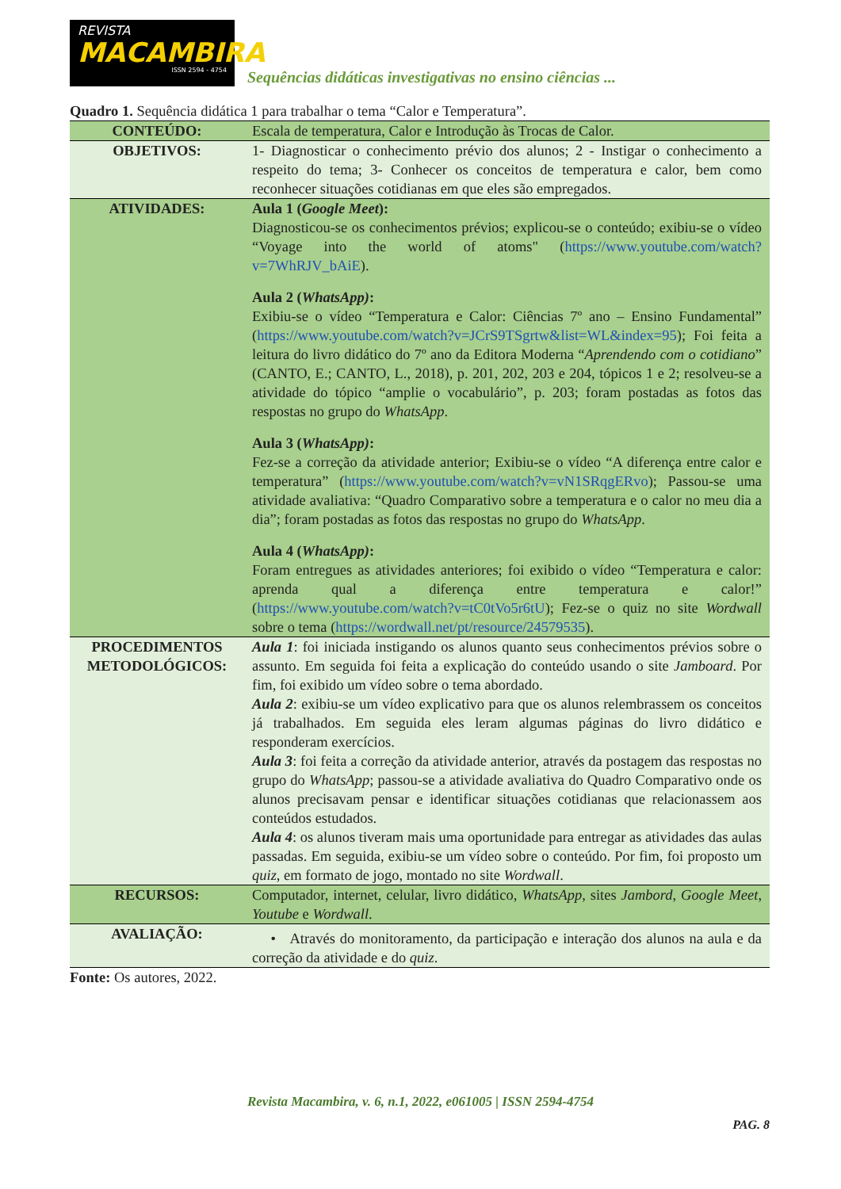REVISTA
MACAMBIRA
ISSN 2594 - 4754
Sequências didáticas investigativas no ensino ciências ...
Quadro 1. Sequência didática 1 para trabalhar o tema “Calor e Temperatura”.
| CONTEÚDO: | Escala de temperatura, Calor e Introdução às Trocas de Calor. |
| OBJETIVOS: | 1- Diagnosticar o conhecimento prévio dos alunos; 2 - Instigar o conhecimento a respeito do tema; 3- Conhecer os conceitos de temperatura e calor, bem como reconhecer situações cotidianas em que eles são empregados. |
| ATIVIDADES: | Aula 1 ( Google Meet ): Diagnosticou-se os conhecimentos prévios; explicou-se o conteúdo; exibiu-se o vídeo “Voyage into the world of atoms" ( https://www.youtube.com/watch?v=7WhRJV_bAiE ). Aula 2 ( WhatsApp) : Exibiu-se o vídeo “Temperatura e Calor: Ciências 7º ano – Ensino Fundamental” ( https://www.youtube.com/watch?v=JCrS9TSgrtw&list=WL&index=95 ); Foi feita a leitura do livro didático do 7º ano da Editora Moderna “ Aprendendo com o cotidiano ” (CANTO, E.; CANTO, L., 2018), p. 201, 202, 203 e 204, tópicos 1 e 2; resolveu-se a atividade do tópico “amplie o vocabulário”, p. 203; foram postadas as fotos das respostas no grupo do WhatsApp . Aula 3 ( WhatsApp) : Fez-se a correção da atividade anterior; Exibiu-se o vídeo “A diferença entre calor e temperatura” ( https://www.youtube.com/watch?v=vN1SRqgERvo ); Passou-se uma atividade avaliativa: “Quadro Comparativo sobre a temperatura e o calor no meu dia a dia”; foram postadas as fotos das respostas no grupo do WhatsApp . Aula 4 ( WhatsApp) : Foram entregues as atividades anteriores; foi exibido o vídeo “Temperatura e calor: aprenda qual a diferença entre temperatura e calor!” ( https://www.youtube.com/watch?v=tC0tVo5r6tU ); Fez-se o quiz no site Wordwall sobre o tema ( https://wordwall.net/pt/resource/24579535 ). |
| PROCEDIMENTOS METODOLÓGICOS: | Aula 1 : foi iniciada instigando os alunos quanto seus conhecimentos prévios sobre o assunto. Em seguida foi feita a explicação do conteúdo usando o site Jamboard . Por fim, foi exibido um vídeo sobre o tema abordado. Aula 2 : exibiu-se um vídeo explicativo para que os alunos relembrassem os conceitos já trabalhados. Em seguida eles leram algumas páginas do livro didático e responderam exercícios. Aula 3 : foi feita a correção da atividade anterior, através da postagem das respostas no grupo do WhatsApp ; passou-se a atividade avaliativa do Quadro Comparativo onde os alunos precisavam pensar e identificar situações cotidianas que relacionassem aos conteúdos estudados. Aula 4 : os alunos tiveram mais uma oportunidade para entregar as atividades das aulas passadas. Em seguida, exibiu-se um vídeo sobre o conteúdo. Por fim, foi proposto um quiz , em formato de jogo, montado no site Wordwall . |
| RECURSOS: | Computador, internet, celular, livro didático, WhatsApp, sites Jambord , Google Meet , Youtube e Wordwall . |
| AVALIAÇÃO: | • Através do monitoramento, da participação e interação dos alunos na aula e da correção da atividade e do quiz . |
Fonte: Os autores, 2022.
Revista Macambira, v. 6, n.1, 2022, e061005 | ISSN 2594-4754
PAG. 8